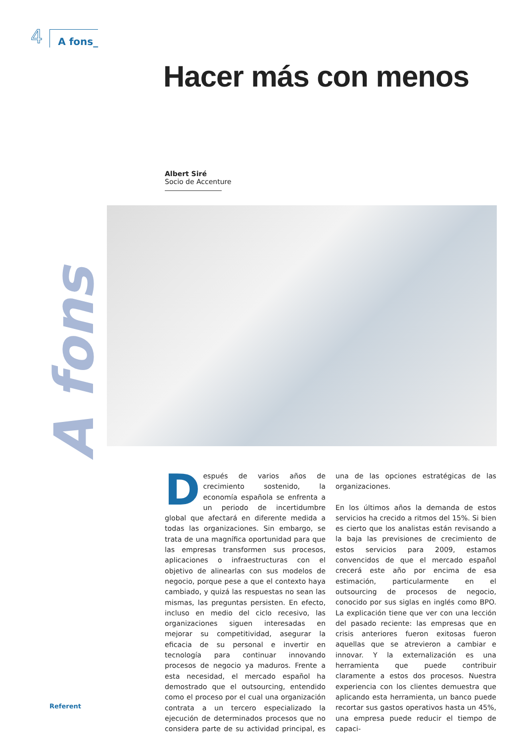4 A fons_
Hacer más con menos
Albert Siré
Socio de Accenture
A fons
Después de varios años de crecimiento sostenido, la economía española se enfrenta a un periodo de incertidumbre global que afectará en diferente medida a todas las organizaciones. Sin embargo, se trata de una magnífica oportunidad para que las empresas transformen sus procesos, aplicaciones o infraestructuras con el objetivo de alinearlas con sus modelos de negocio, porque pese a que el contexto haya cambiado, y quizá las respuestas no sean las mismas, las preguntas persisten. En efecto, incluso en medio del ciclo recesivo, las organizaciones siguen interesadas en mejorar su competitividad, asegurar la eficacia de su personal e invertir en tecnología para continuar innovando procesos de negocio ya maduros. Frente a esta necesidad, el mercado español ha demostrado que el outsourcing, entendido como el proceso por el cual una organización contrata a un tercero especializado la ejecución de determinados procesos que no considera parte de su actividad principal, es una de las opciones estratégicas de las organizaciones.
En los últimos años la demanda de estos servicios ha crecido a ritmos del 15%. Si bien es cierto que los analistas están revisando a la baja las previsiones de crecimiento de estos servicios para 2009, estamos convencidos de que el mercado español crecerá este año por encima de esa estimación, particularmente en el outsourcing de procesos de negocio, conocido por sus siglas en inglés como BPO. La explicación tiene que ver con una lección del pasado reciente: las empresas que en crisis anteriores fueron exitosas fueron aquellas que se atrevieron a cambiar e innovar. Y la externalización es una herramienta que puede contribuir claramente a estos dos procesos. Nuestra experiencia con los clientes demuestra que aplicando esta herramienta, un banco puede recortar sus gastos operativos hasta un 45%, una empresa puede reducir el tiempo de capaci-
Referent